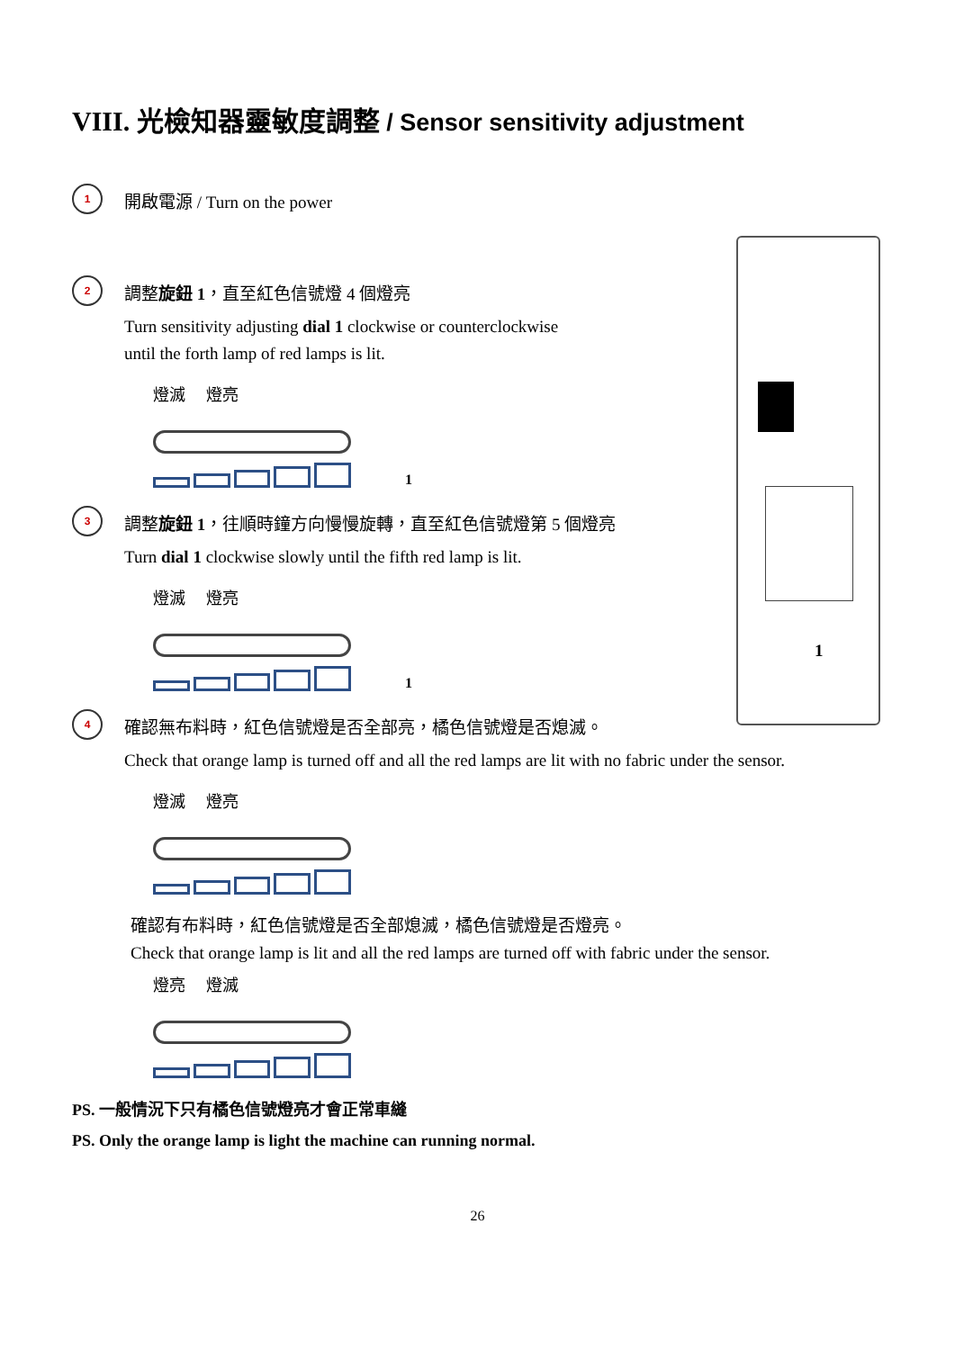1
VIII. 光檢知器靈敏度調整 / Sensor sensitivity adjustment
1
開啟電源 / Turn on the power
2
調整旋鈕 1，直至紅色信號燈 4 個燈亮
Turn sensitivity adjusting dial 1 clockwise or counterclockwise
until the forth lamp of red lamps is lit.
燈滅 燈亮
1
3
調整旋鈕 1，往順時鐘方向慢慢旋轉，直至紅色信號燈第 5 個燈亮
Turn dial 1 clockwise slowly until the fifth red lamp is lit.
燈滅 燈亮
1
4
確認無布料時，紅色信號燈是否全部亮，橘色信號燈是否熄滅。
Check that orange lamp is turned off and all the red lamps are lit with no fabric under the sensor.
燈滅 燈亮
確認有布料時，紅色信號燈是否全部熄滅，橘色信號燈是否燈亮。
Check that orange lamp is lit and all the red lamps are turned off with fabric under the sensor.
燈亮 燈滅
PS. 一般情況下只有橘色信號燈亮才會正常車縫
PS. Only the orange lamp is light the machine can running normal.
26